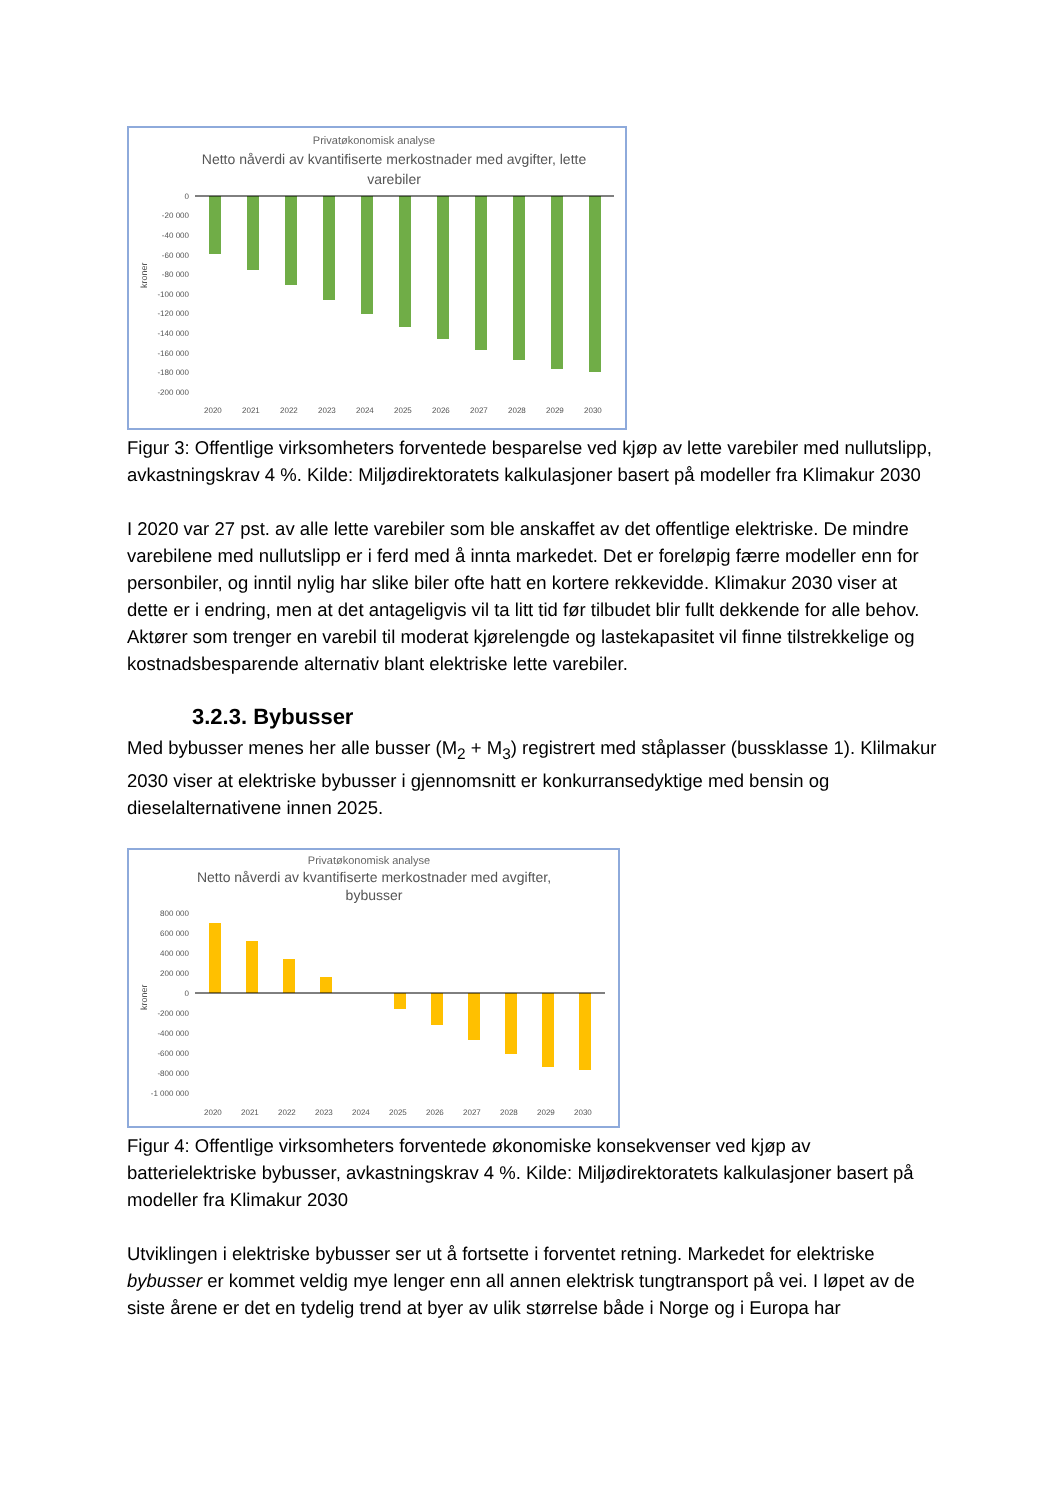Privatøkonomisk analyse
Netto nåverdi av kvantifiserte merkostnader med avgifter, lette
varebiler
0
-20 000
-40 000
-60 000
-80 000
-100 000
-120 000
-140 000
-160 000
-180 000
-200 000
kroner
2020
2021
2022
2023
2024
2025
2026
2027
2028
2029
2030
Figur 3: Offentlige virksomheters forventede besparelse ved kjøp av lette varebiler med nullutslipp, avkastningskrav 4 %. Kilde: Miljødirektoratets kalkulasjoner basert på modeller fra Klimakur 2030
I 2020 var 27 pst. av alle lette varebiler som ble anskaffet av det offentlige elektriske. De mindre varebilene med nullutslipp er i ferd med å innta markedet. Det er foreløpig færre modeller enn for personbiler, og inntil nylig har slike biler ofte hatt en kortere rekkevidde. Klimakur 2030 viser at dette er i endring, men at det antageligvis vil ta litt tid før tilbudet blir fullt dekkende for alle behov. Aktører som trenger en varebil til moderat kjørelengde og lastekapasitet vil finne tilstrekkelige og kostnadsbesparende alternativ blant elektriske lette varebiler.
3.2.3. Bybusser
Med bybusser menes her alle busser (M<sub>2</sub> + M<sub>3</sub>) registrert med ståplasser (bussklasse 1). Klilmakur 2030 viser at elektriske bybusser i gjennomsnitt er konkurransedyktige med bensin og dieselalternativene innen 2025.
Privatøkonomisk analyse
Netto nåverdi av kvantifiserte merkostnader med avgifter,
bybusser
800 000
600 000
400 000
200 000
0
-200 000
-400 000
-600 000
-800 000
-1 000 000
kroner
2020
2021
2022
2023
2024
2025
2026
2027
2028
2029
2030
Figur 4: Offentlige virksomheters forventede økonomiske konsekvenser ved kjøp av batterielektriske bybusser, avkastningskrav 4 %. Kilde: Miljødirektoratets kalkulasjoner basert på modeller fra Klimakur 2030
Utviklingen i elektriske bybusser ser ut å fortsette i forventet retning. Markedet for elektriske bybusser er kommet veldig mye lenger enn all annen elektrisk tungtransport på vei. I løpet av de siste årene er det en tydelig trend at byer av ulik størrelse både i Norge og i Europa har